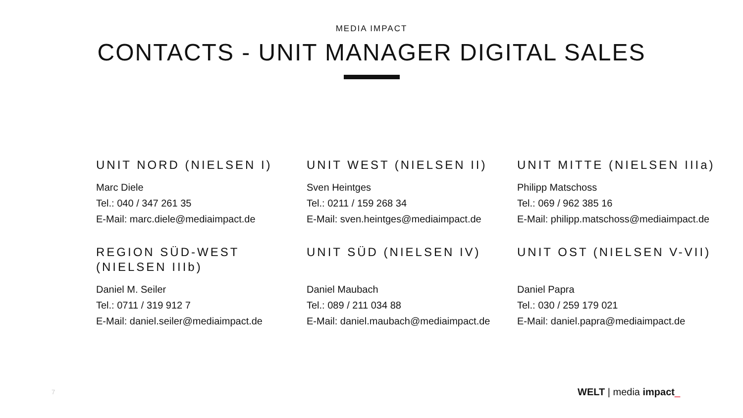MEDIA IMPACT
CONTACTS - UNIT MANAGER DIGITAL SALES
UNIT NORD (NIELSEN I)
Marc Diele
Tel.: 040 / 347 261 35
E-Mail: marc.diele@mediaimpact.de
UNIT WEST (NIELSEN II)
Sven Heintges
Tel.: 0211 / 159 268 34
E-Mail: sven.heintges@mediaimpact.de
UNIT MITTE (NIELSEN IIIa)
Philipp Matschoss
Tel.: 069 / 962 385 16
E-Mail: philipp.matschoss@mediaimpact.de
REGION SÜD-WEST (NIELSEN IIIb)
Daniel M. Seiler
Tel.: 0711 / 319 912 7
E-Mail: daniel.seiler@mediaimpact.de
UNIT SÜD (NIELSEN IV)
Daniel Maubach
Tel.: 089 / 211 034 88
E-Mail: daniel.maubach@mediaimpact.de
UNIT OST (NIELSEN V-VII)
Daniel Papra
Tel.: 030 / 259 179 021
E-Mail: daniel.papra@mediaimpact.de
7 WELT | media impact_